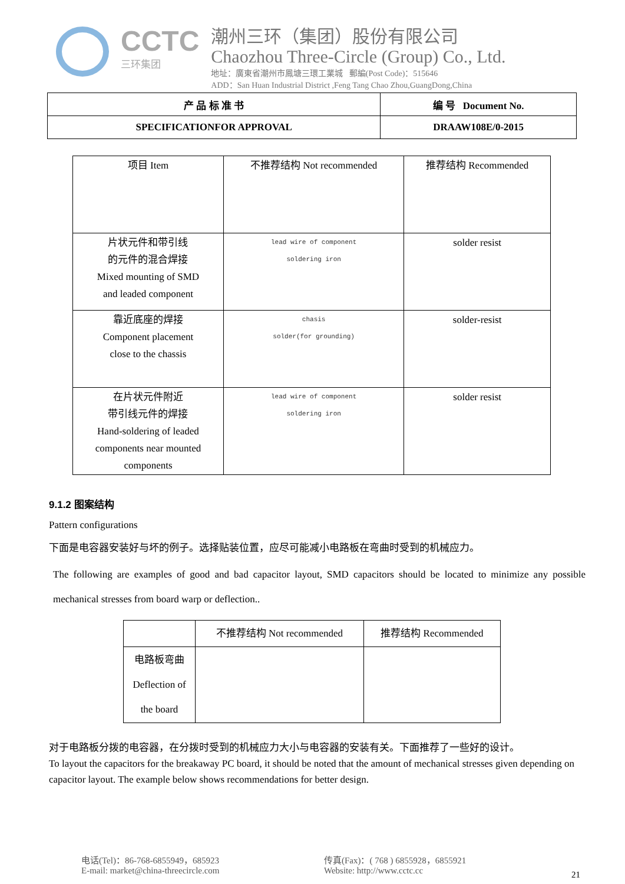CCTC
三环集团
潮州三环（集团）股份有限公司
Chaozhou Three-Circle (Group) Co., Ltd.
地址：廣東省潮州市鳳塘三環工業城 郵編(Post Code)：515646
ADD：San Huan Industrial District ,Feng Tang Chao Zhou,GuangDong,China
| 产 品 标 准 书 | 编 号 Document No. |
| SPECIFICATIONFOR APPROVAL | DRAAW108E/0-2015 |
| 项目 Item | 不推荐结构 Not recommended | 推荐结构 Recommended |
| 片状元件和带引线 的元件的混合焊接 Mixed mounting of SMD and leaded component | lead wire of component soldering iron | solder resist |
| 靠近底座的焊接 Component placement close to the chassis | chasis solder(for grounding) | solder-resist |
| 在片状元件附近 带引线元件的焊接 Hand-soldering of leaded components near mounted components | lead wire of component soldering iron | solder resist |
9.1.2 图案结构
Pattern configurations
下面是电容器安装好与坏的例子。选择贴装位置，应尽可能减小电路板在弯曲时受到的机械应力。
The following are examples of good and bad capacitor layout, SMD capacitors should be located to minimize any possible mechanical stresses from board warp or deflection..
| | 不推荐结构 Not recommended | 推荐结构 Recommended |
| 电路板弯曲 Deflection of the board | | |
对于电路板分拨的电容器，在分拨时受到的机械应力大小与电容器的安装有关。下面推荐了一些好的设计。
To layout the capacitors for the breakaway PC board, it should be noted that the amount of mechanical stresses given depending on capacitor layout. The example below shows recommendations for better design.
电话(Tel)：86-768-6855949，685923
E-mail: market@china-threecircle.com
传真(Fax)：( 768 ) 6855928，6855921
Website: http://www.cctc.cc
21